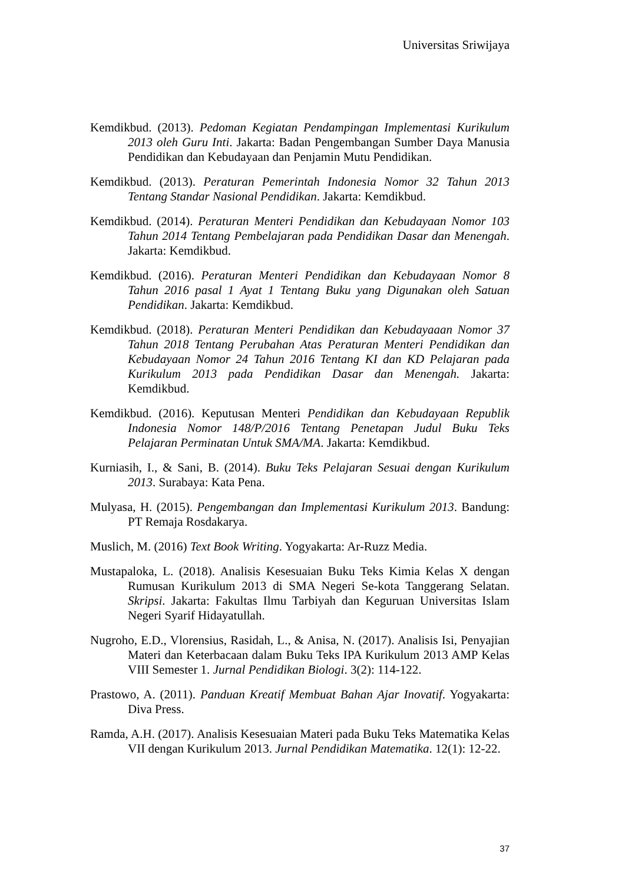Universitas Sriwijaya
Kemdikbud. (2013). Pedoman Kegiatan Pendampingan Implementasi Kurikulum 2013 oleh Guru Inti. Jakarta: Badan Pengembangan Sumber Daya Manusia Pendidikan dan Kebudayaan dan Penjamin Mutu Pendidikan.
Kemdikbud. (2013). Peraturan Pemerintah Indonesia Nomor 32 Tahun 2013 Tentang Standar Nasional Pendidikan. Jakarta: Kemdikbud.
Kemdikbud. (2014). Peraturan Menteri Pendidikan dan Kebudayaan Nomor 103 Tahun 2014 Tentang Pembelajaran pada Pendidikan Dasar dan Menengah. Jakarta: Kemdikbud.
Kemdikbud. (2016). Peraturan Menteri Pendidikan dan Kebudayaan Nomor 8 Tahun 2016 pasal 1 Ayat 1 Tentang Buku yang Digunakan oleh Satuan Pendidikan. Jakarta: Kemdikbud.
Kemdikbud. (2018). Peraturan Menteri Pendidikan dan Kebudayaaan Nomor 37 Tahun 2018 Tentang Perubahan Atas Peraturan Menteri Pendidikan dan Kebudayaan Nomor 24 Tahun 2016 Tentang KI dan KD Pelajaran pada Kurikulum 2013 pada Pendidikan Dasar dan Menengah. Jakarta: Kemdikbud.
Kemdikbud. (2016). Keputusan Menteri Pendidikan dan Kebudayaan Republik Indonesia Nomor 148/P/2016 Tentang Penetapan Judul Buku Teks Pelajaran Perminatan Untuk SMA/MA. Jakarta: Kemdikbud.
Kurniasih, I., & Sani, B. (2014). Buku Teks Pelajaran Sesuai dengan Kurikulum 2013. Surabaya: Kata Pena.
Mulyasa, H. (2015). Pengembangan dan Implementasi Kurikulum 2013. Bandung: PT Remaja Rosdakarya.
Muslich, M. (2016) Text Book Writing. Yogyakarta: Ar-Ruzz Media.
Mustapaloka, L. (2018). Analisis Kesesuaian Buku Teks Kimia Kelas X dengan Rumusan Kurikulum 2013 di SMA Negeri Se-kota Tanggerang Selatan. Skripsi. Jakarta: Fakultas Ilmu Tarbiyah dan Keguruan Universitas Islam Negeri Syarif Hidayatullah.
Nugroho, E.D., Vlorensius, Rasidah, L., & Anisa, N. (2017). Analisis Isi, Penyajian Materi dan Keterbacaan dalam Buku Teks IPA Kurikulum 2013 AMP Kelas VIII Semester 1. Jurnal Pendidikan Biologi. 3(2): 114-122.
Prastowo, A. (2011). Panduan Kreatif Membuat Bahan Ajar Inovatif. Yogyakarta: Diva Press.
Ramda, A.H. (2017). Analisis Kesesuaian Materi pada Buku Teks Matematika Kelas VII dengan Kurikulum 2013. Jurnal Pendidikan Matematika. 12(1): 12-22.
37